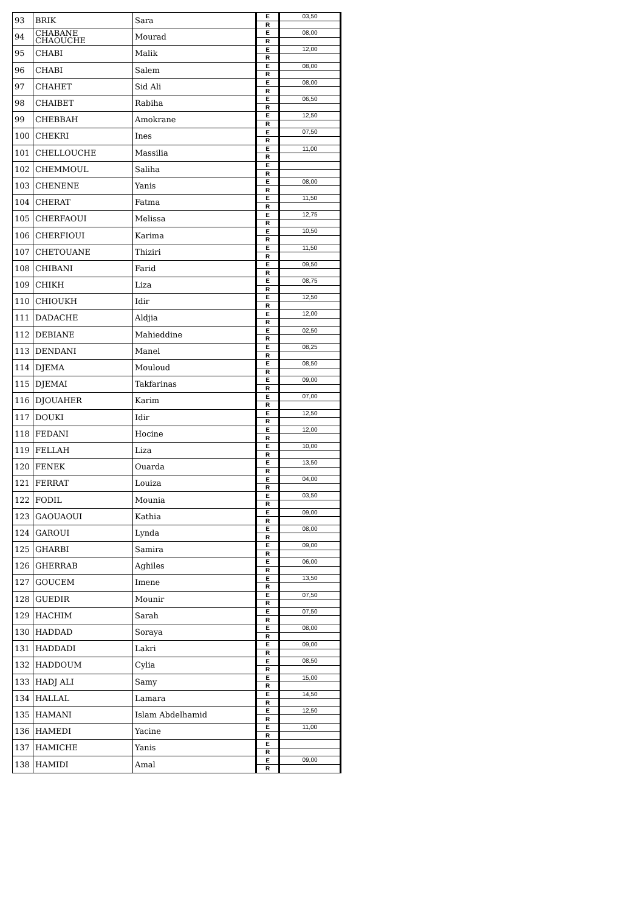| 93 | BRIK | Sara | E | 03,50 |
| | | | R | |
| 94 | CHABANE CHAOUCHE | Mourad | E | 08,00 |
| | | | R | |
| 95 | CHABI | Malik | E | 12,00 |
| | | | R | |
| 96 | CHABI | Salem | E | 08,00 |
| | | | R | |
| 97 | CHAHET | Sid Ali | E | 08,00 |
| | | | R | |
| 98 | CHAIBET | Rabiha | E | 06,50 |
| | | | R | |
| 99 | CHEBBAH | Amokrane | E | 12,50 |
| | | | R | |
| 100 | CHEKRI | Ines | E | 07,50 |
| | | | R | |
| 101 | CHELLOUCHE | Massilia | E | 11,00 |
| | | | R | |
| 102 | CHEMMOUL | Saliha | E | |
| | | | R | |
| 103 | CHENENE | Yanis | E | 08,00 |
| | | | R | |
| 104 | CHERAT | Fatma | E | 11,50 |
| | | | R | |
| 105 | CHERFAOUI | Melissa | E | 12,75 |
| | | | R | |
| 106 | CHERFIOUI | Karima | E | 10,50 |
| | | | R | |
| 107 | CHETOUANE | Thiziri | E | 11,50 |
| | | | R | |
| 108 | CHIBANI | Farid | E | 09,50 |
| | | | R | |
| 109 | CHIKH | Liza | E | 08,75 |
| | | | R | |
| 110 | CHIOUKH | Idir | E | 12,50 |
| | | | R | |
| 111 | DADACHE | Aldjia | E | 12,00 |
| | | | R | |
| 112 | DEBIANE | Mahieddine | E | 02,50 |
| | | | R | |
| 113 | DENDANI | Manel | E | 08,25 |
| | | | R | |
| 114 | DJEMA | Mouloud | E | 08,50 |
| | | | R | |
| 115 | DJEMAI | Takfarinas | E | 09,00 |
| | | | R | |
| 116 | DJOUAHER | Karim | E | 07,00 |
| | | | R | |
| 117 | DOUKI | Idir | E | 12,50 |
| | | | R | |
| 118 | FEDANI | Hocine | E | 12,00 |
| | | | R | |
| 119 | FELLAH | Liza | E | 10,00 |
| | | | R | |
| 120 | FENEK | Ouarda | E | 13,50 |
| | | | R | |
| 121 | FERRAT | Louiza | E | 04,00 |
| | | | R | |
| 122 | FODIL | Mounia | E | 03,50 |
| | | | R | |
| 123 | GAOUAOUI | Kathia | E | 09,00 |
| | | | R | |
| 124 | GAROUI | Lynda | E | 08,00 |
| | | | R | |
| 125 | GHARBI | Samira | E | 09,00 |
| | | | R | |
| 126 | GHERRAB | Aghiles | E | 06,00 |
| | | | R | |
| 127 | GOUCEM | Imene | E | 13,50 |
| | | | R | |
| 128 | GUEDIR | Mounir | E | 07,50 |
| | | | R | |
| 129 | HACHIM | Sarah | E | 07,50 |
| | | | R | |
| 130 | HADDAD | Soraya | E | 08,00 |
| | | | R | |
| 131 | HADDADI | Lakri | E | 09,00 |
| | | | R | |
| 132 | HADDOUM | Cylia | E | 08,50 |
| | | | R | |
| 133 | HADJ ALI | Samy | E | 15,00 |
| | | | R | |
| 134 | HALLAL | Lamara | E | 14,50 |
| | | | R | |
| 135 | HAMANI | Islam Abdelhamid | E | 12,50 |
| | | | R | |
| 136 | HAMEDI | Yacine | E | 11,00 |
| | | | R | |
| 137 | HAMICHE | Yanis | E | |
| | | | R | |
| 138 | HAMIDI | Amal | E | 09,00 |
| | | | R | |